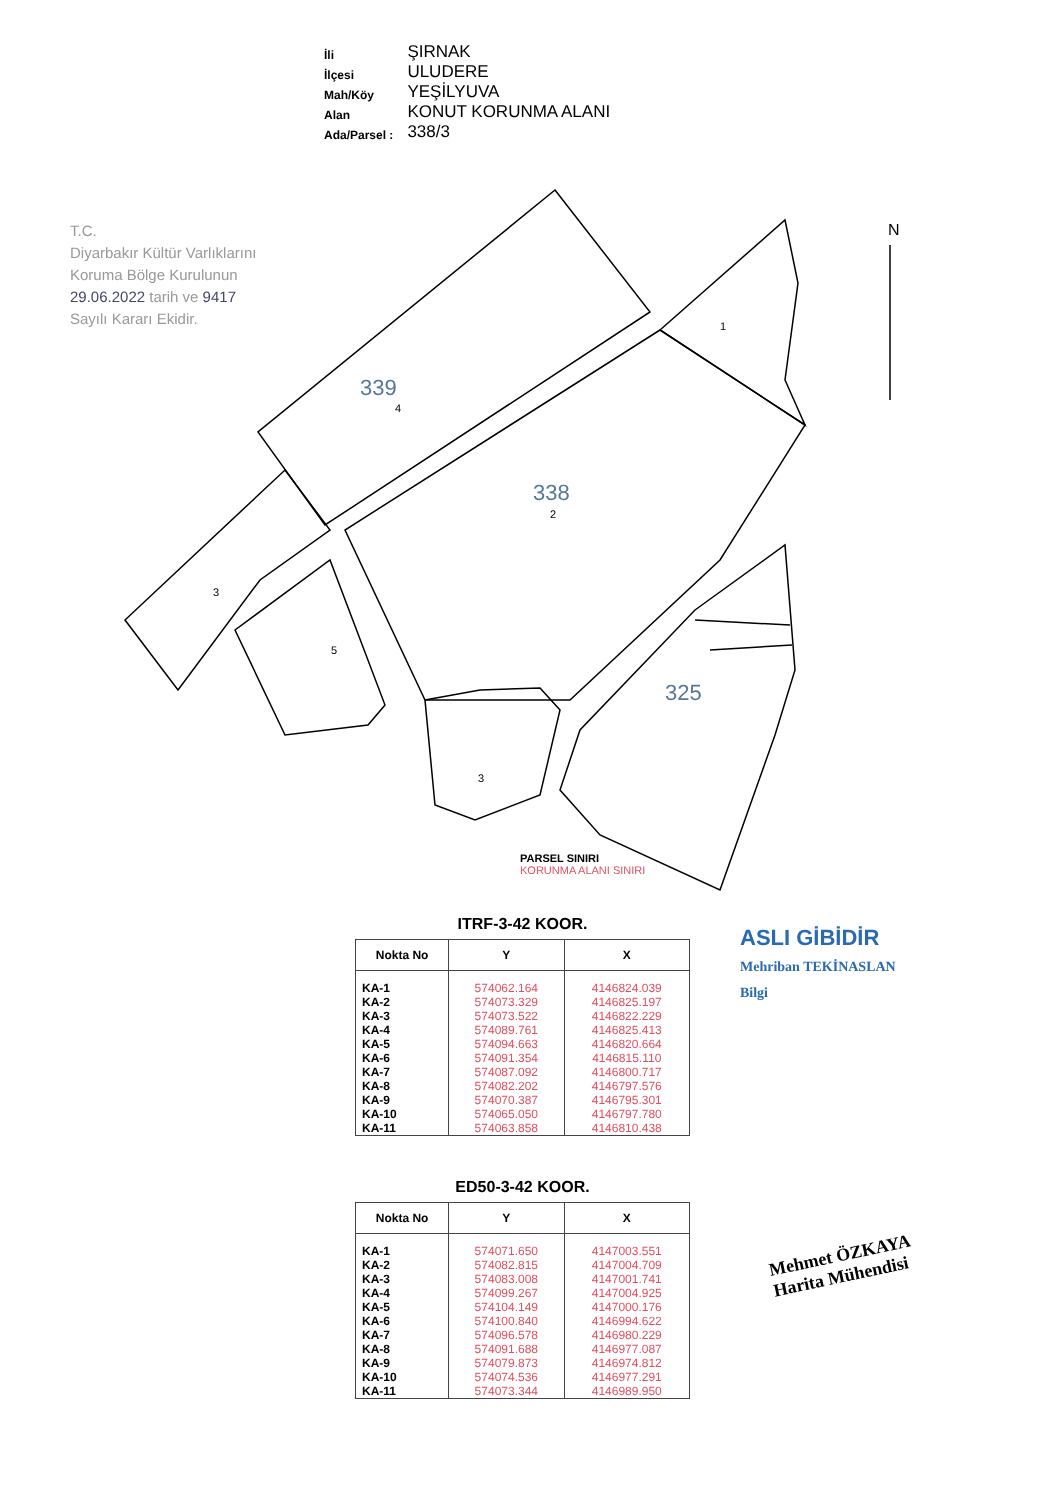| İli | ŞIRNAK |
| İlçesi | ULUDERE |
| Mah/Köy | YEŞİLYUVA |
| Alan | KONUT KORUNMA ALANI |
| Ada/Parsel : | 338/3 |
T.C.
Diyarbakır Kültür Varlıklarını
Koruma Bölge Kurulunun
29.06.2022 tarih ve 9417
Sayılı Kararı Ekidir.
339
338
325
1
2
4
3
5
3
N
PARSEL SINIRI
KORUNMA ALANI SINIRI
ITRF-3-42 KOOR.
| Nokta No | Y | X |
| --- | --- | --- |
| KA-1 | 574062.164 | 4146824.039 |
| KA-2 | 574073.329 | 4146825.197 |
| KA-3 | 574073.522 | 4146822.229 |
| KA-4 | 574089.761 | 4146825.413 |
| KA-5 | 574094.663 | 4146820.664 |
| KA-6 | 574091.354 | 4146815.110 |
| KA-7 | 574087.092 | 4146800.717 |
| KA-8 | 574082.202 | 4146797.576 |
| KA-9 | 574070.387 | 4146795.301 |
| KA-10 | 574065.050 | 4146797.780 |
| KA-11 | 574063.858 | 4146810.438 |
ASLI GİBİDİR
Mehriban TEKİNASLAN
Bilgi
ED50-3-42 KOOR.
| Nokta No | Y | X |
| --- | --- | --- |
| KA-1 | 574071.650 | 4147003.551 |
| KA-2 | 574082.815 | 4147004.709 |
| KA-3 | 574083.008 | 4147001.741 |
| KA-4 | 574099.267 | 4147004.925 |
| KA-5 | 574104.149 | 4147000.176 |
| KA-6 | 574100.840 | 4146994.622 |
| KA-7 | 574096.578 | 4146980.229 |
| KA-8 | 574091.688 | 4146977.087 |
| KA-9 | 574079.873 | 4146974.812 |
| KA-10 | 574074.536 | 4146977.291 |
| KA-11 | 574073.344 | 4146989.950 |
Mehmet ÖZKAYA
Harita Mühendisi